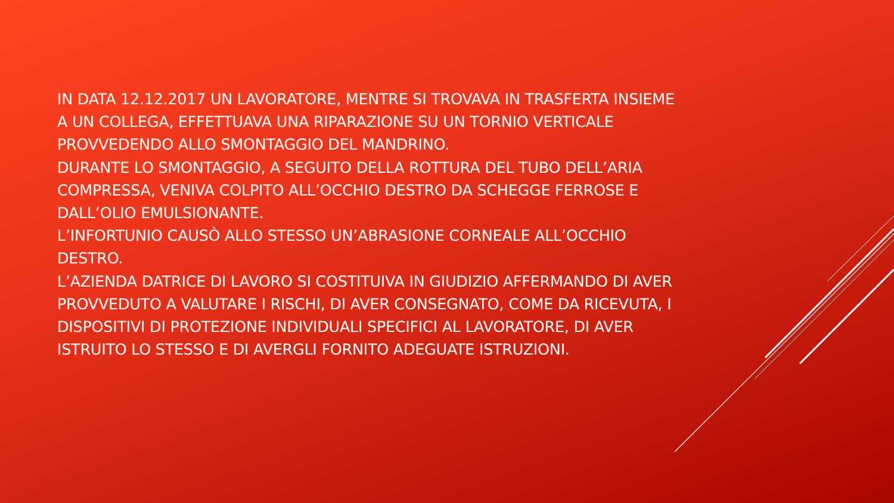IN DATA 12.12.2017 UN LAVORATORE, MENTRE SI TROVAVA IN TRASFERTA INSIEME A UN COLLEGA, EFFETTUAVA UNA RIPARAZIONE SU UN TORNIO VERTICALE PROVVEDENDO ALLO SMONTAGGIO DEL MANDRINO.
DURANTE LO SMONTAGGIO, A SEGUITO DELLA ROTTURA DEL TUBO DELL’ARIA COMPRESSA, VENIVA COLPITO ALL’OCCHIO DESTRO DA SCHEGGE FERROSE E DALL’OLIO EMULSIONANTE.
L’INFORTUNIO CAUSÒ ALLO STESSO UN’ABRASIONE CORNEALE ALL’OCCHIO DESTRO.
L’AZIENDA DATRICE DI LAVORO SI COSTITUIVA IN GIUDIZIO AFFERMANDO DI AVER PROVVEDUTO A VALUTARE I RISCHI, DI AVER CONSEGNATO, COME DA RICEVUTA, I DISPOSITIVI DI PROTEZIONE INDIVIDUALI SPECIFICI AL LAVORATORE, DI AVER ISTRUITO LO STESSO E DI AVERGLI FORNITO ADEGUATE ISTRUZIONI.